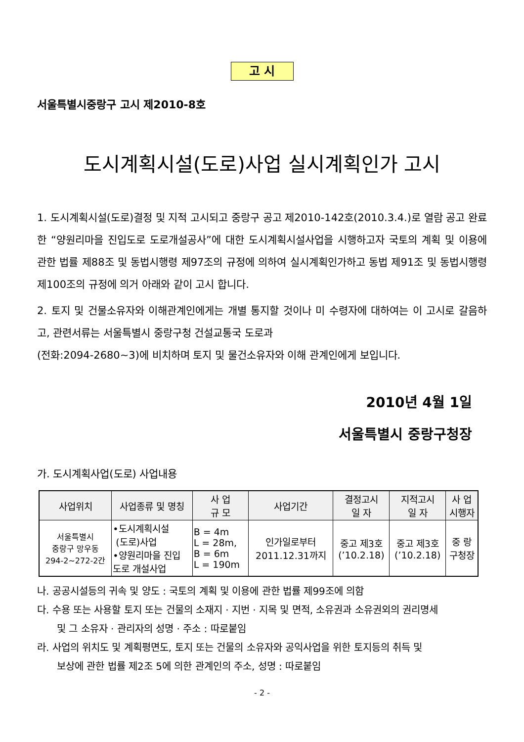고 시
서울특별시중랑구 고시 제2010-8호
도시계획시설(도로)사업 실시계획인가 고시
1. 도시계획시설(도로)결정 및 지적 고시되고 중랑구 공고 제2010-142호(2010.3.4.)로 열람 공고 완료한 “양원리마을 진입도로 도로개설공사”에 대한 도시계획시설사업을 시행하고자 국토의 계획 및 이용에 관한 법률 제88조 및 동법시행령 제97조의 규정에 의하여 실시계획인가하고 동법 제91조 및 동법시행령 제100조의 규정에 의거 아래와 같이 고시 합니다.
2. 토지 및 건물소유자와 이해관계인에게는 개별 통지할 것이나 미 수령자에 대하여는 이 고시로 갈음하고, 관련서류는 서울특별시 중랑구청 건설교통국 도로과
(전화:2094-2680~3)에 비치하며 토지 및 물건소유자와 이해 관계인에게 보입니다.
2010년 4월 1일
서울특별시 중랑구청장
가. 도시계획사업(도로) 사업내용
| 사업위치 | 사업종류 및 명칭 | 사 업 규 모 | 사업기간 | 결정고시 일 자 | 지적고시 일 자 | 사 업 시행자 |
| --- | --- | --- | --- | --- | --- | --- |
| 서울특별시 중랑구 망우동 294-2~272-2간 | •도시계획시설 (도로)사업 •양원리마을 진입 도로 개설사업 | B = 4m L = 28m, B = 6m L = 190m | 인가일로부터 2011.12.31까지 | 중고 제3호 (’10.2.18) | 중고 제3호 (’10.2.18) | 중 랑 구청장 |
나. 공공시설등의 귀속 및 양도 : 국토의 계획 및 이용에 관한 법률 제99조에 의함
다. 수용 또는 사용할 토지 또는 건물의 소재지 · 지번 · 지목 및 면적, 소유권과 소유권외의 권리명세
및 그 소유자 · 관리자의 성명 · 주소 : 따로붙임
라. 사업의 위치도 및 계획평면도, 토지 또는 건물의 소유자와 공익사업을 위한 토지등의 취득 및
보상에 관한 법률 제2조 5에 의한 관계인의 주소, 성명 : 따로붙임
- 2 -